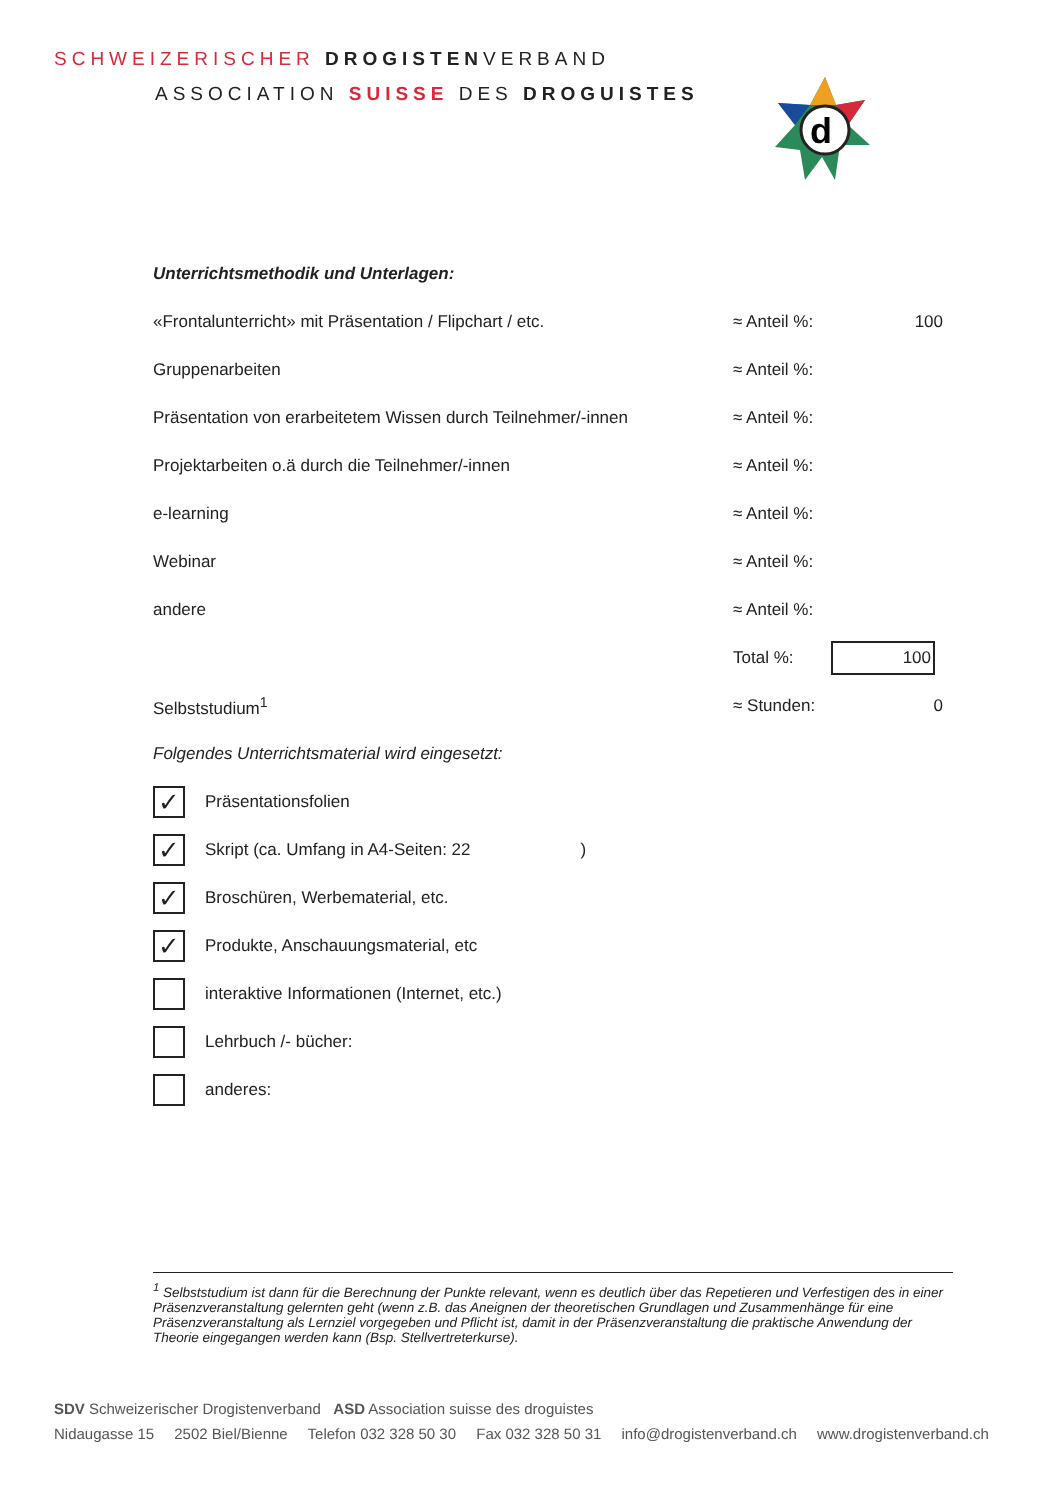SCHWEIZERISCHER DROGISTENVERBAND
ASSOCIATION SUISSE DES DROGUISTES
d
Unterrichtsmethodik und Unterlagen:
«Frontalunterricht» mit Präsentation / Flipchart / etc. ≈ Anteil %: 100
Gruppenarbeiten ≈ Anteil %:
Präsentation von erarbeitetem Wissen durch Teilnehmer/-innen ≈ Anteil %:
Projektarbeiten o.ä durch die Teilnehmer/-innen ≈ Anteil %:
e-learning ≈ Anteil %:
Webinar ≈ Anteil %:
andere ≈ Anteil %:
Total %: 100
Selbststudium<sup>1</sup> ≈ Stunden: 0
Folgendes Unterrichtsmaterial wird eingesetzt:
✓ Präsentationsfolien
✓ Skript (ca. Umfang in A4-Seiten: 22 )
✓ Broschüren, Werbematerial, etc.
✓ Produkte, Anschauungsmaterial, etc
interaktive Informationen (Internet, etc.)
Lehrbuch /- bücher:
anderes:
<sup>1</sup> Selbststudium ist dann für die Berechnung der Punkte relevant, wenn es deutlich über das Repetieren und Verfestigen des in einer Präsenzveranstaltung gelernten geht (wenn z.B. das Aneignen der theoretischen Grundlagen und Zusammenhänge für eine Präsenzveranstaltung als Lernziel vorgegeben und Pflicht ist, damit in der Präsenzveranstaltung die praktische Anwendung der Theorie eingegangen werden kann (Bsp. Stellvertreterkurse).
SDV Schweizerischer Drogistenverband ASD Association suisse des droguistes
Nidaugasse 15 2502 Biel/Bienne Telefon 032 328 50 30 Fax 032 328 50 31 info@drogistenverband.ch www.drogistenverband.ch